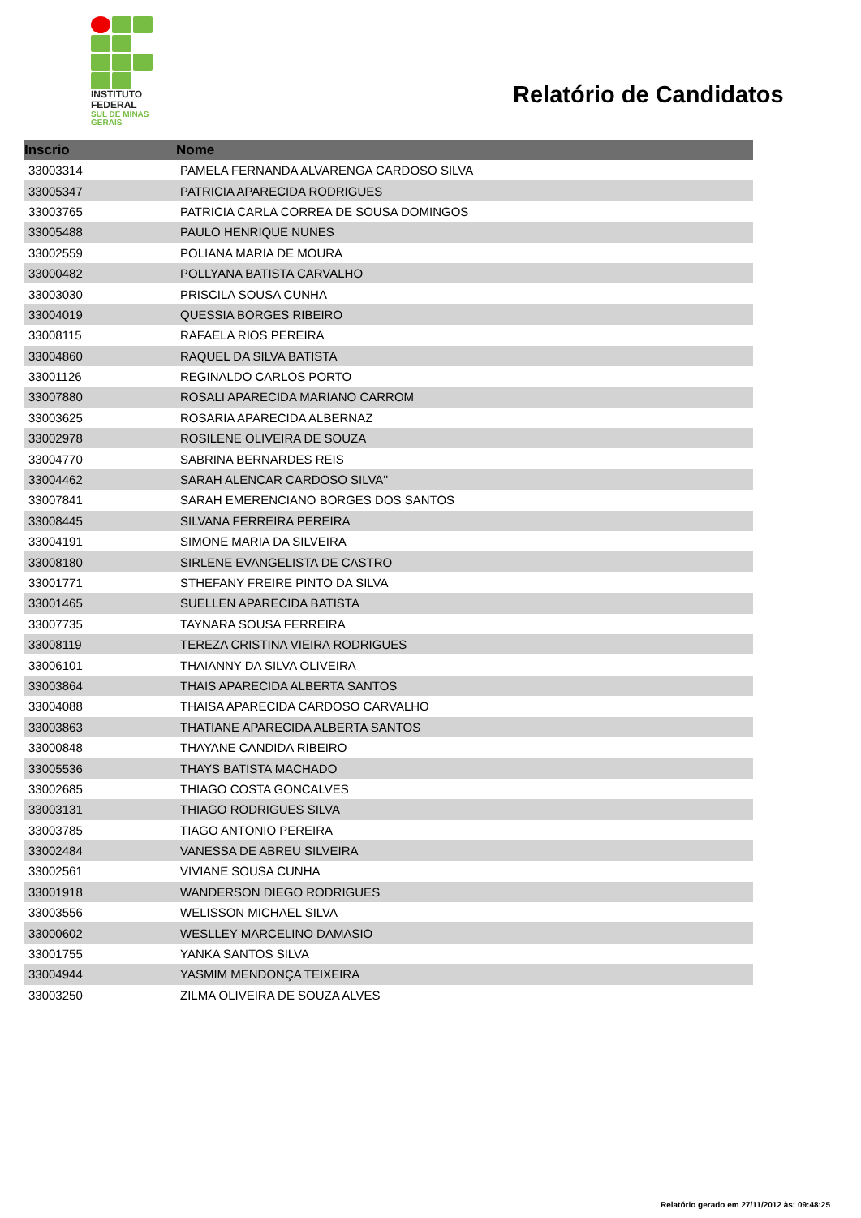INSTITUTO
FEDERAL
SUL DE MINAS
GERAIS
Relatório de Candidatos
| Inscrio | Nome |
| --- | --- |
| 33003314 | PAMELA FERNANDA ALVARENGA CARDOSO SILVA |
| 33005347 | PATRICIA APARECIDA RODRIGUES |
| 33003765 | PATRICIA CARLA CORREA DE SOUSA DOMINGOS |
| 33005488 | PAULO HENRIQUE NUNES |
| 33002559 | POLIANA MARIA DE MOURA |
| 33000482 | POLLYANA BATISTA CARVALHO |
| 33003030 | PRISCILA SOUSA CUNHA |
| 33004019 | QUESSIA BORGES RIBEIRO |
| 33008115 | RAFAELA RIOS PEREIRA |
| 33004860 | RAQUEL DA SILVA BATISTA |
| 33001126 | REGINALDO CARLOS PORTO |
| 33007880 | ROSALI APARECIDA MARIANO CARROM |
| 33003625 | ROSARIA APARECIDA ALBERNAZ |
| 33002978 | ROSILENE OLIVEIRA DE SOUZA |
| 33004770 | SABRINA BERNARDES REIS |
| 33004462 | SARAH ALENCAR CARDOSO SILVA'' |
| 33007841 | SARAH EMERENCIANO BORGES DOS SANTOS |
| 33008445 | SILVANA FERREIRA PEREIRA |
| 33004191 | SIMONE MARIA DA SILVEIRA |
| 33008180 | SIRLENE EVANGELISTA DE CASTRO |
| 33001771 | STHEFANY FREIRE PINTO DA SILVA |
| 33001465 | SUELLEN APARECIDA BATISTA |
| 33007735 | TAYNARA SOUSA FERREIRA |
| 33008119 | TEREZA CRISTINA VIEIRA RODRIGUES |
| 33006101 | THAIANNY DA SILVA OLIVEIRA |
| 33003864 | THAIS APARECIDA ALBERTA SANTOS |
| 33004088 | THAISA APARECIDA CARDOSO CARVALHO |
| 33003863 | THATIANE APARECIDA ALBERTA SANTOS |
| 33000848 | THAYANE CANDIDA RIBEIRO |
| 33005536 | THAYS BATISTA MACHADO |
| 33002685 | THIAGO COSTA GONCALVES |
| 33003131 | THIAGO RODRIGUES SILVA |
| 33003785 | TIAGO ANTONIO PEREIRA |
| 33002484 | VANESSA DE ABREU SILVEIRA |
| 33002561 | VIVIANE SOUSA CUNHA |
| 33001918 | WANDERSON DIEGO RODRIGUES |
| 33003556 | WELISSON MICHAEL SILVA |
| 33000602 | WESLLEY MARCELINO DAMASIO |
| 33001755 | YANKA SANTOS SILVA |
| 33004944 | YASMIM MENDONÇA TEIXEIRA |
| 33003250 | ZILMA OLIVEIRA DE SOUZA ALVES |
Relatório gerado em 27/11/2012 às: 09:48:25